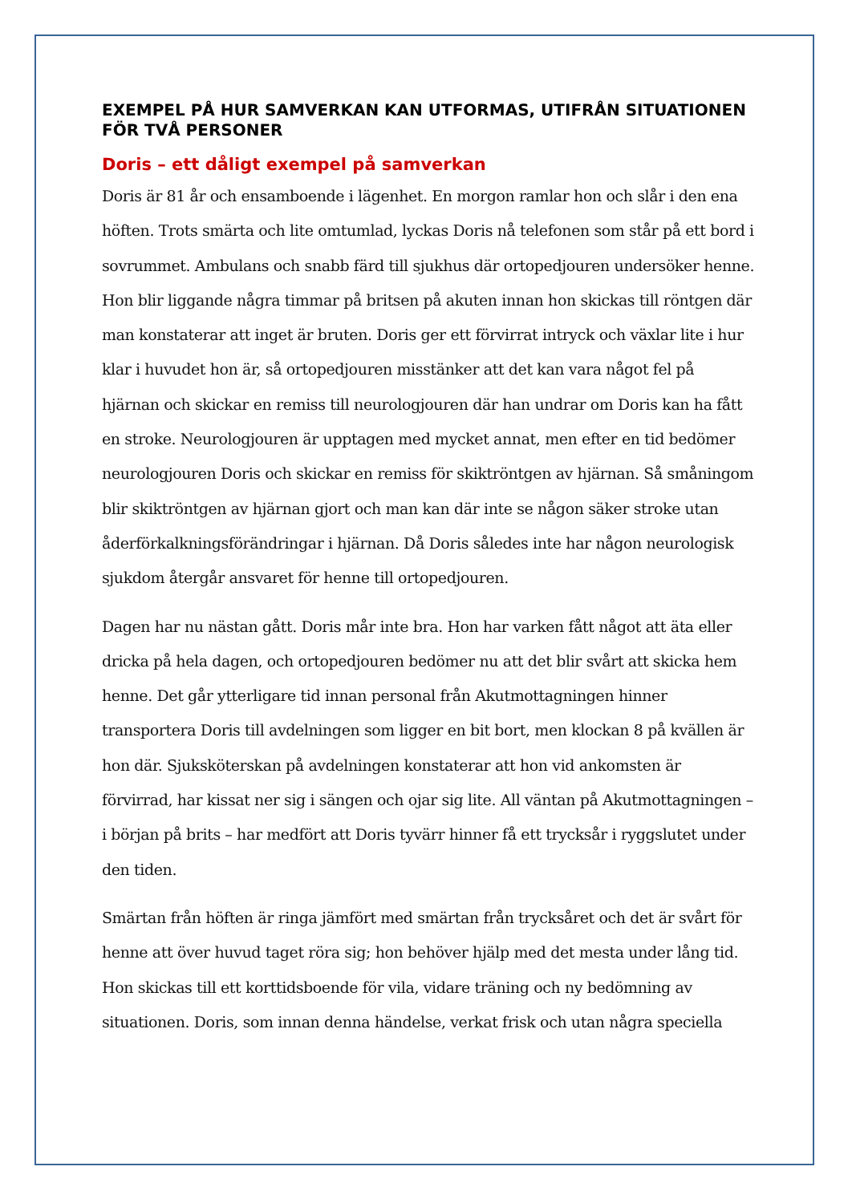EXEMPEL PÅ HUR SAMVERKAN KAN UTFORMAS, UTIFRÅN SITUATIONEN FÖR TVÅ PERSONER
Doris – ett dåligt exempel på samverkan
Doris är 81 år och ensamboende i lägenhet. En morgon ramlar hon och slår i den ena höften. Trots smärta och lite omtumlad, lyckas Doris nå telefonen som står på ett bord i sovrummet. Ambulans och snabb färd till sjukhus där ortopedjouren undersöker henne. Hon blir liggande några timmar på britsen på akuten innan hon skickas till röntgen där man konstaterar att inget är bruten. Doris ger ett förvirrat intryck och växlar lite i hur klar i huvudet hon är, så ortopedjouren misstänker att det kan vara något fel på hjärnan och skickar en remiss till neurologjouren där han undrar om Doris kan ha fått en stroke. Neurologjouren är upptagen med mycket annat, men efter en tid bedömer neurologjouren Doris och skickar en remiss för skikt­röntgen av hjärnan. Så småningom blir skiktröntgen av hjärnan gjort och man kan där inte se någon säker stroke utan åderförkalkningsförändringar i hjärnan. Då Doris således inte har någon neurologisk sjukdom återgår ansvaret för henne till ortopedjouren.
Dagen har nu nästan gått. Doris mår inte bra. Hon har varken fått något att äta eller dricka på hela dagen, och ortopedjouren bedömer nu att det blir svårt att skicka hem henne. Det går ytterligare tid innan personal från Akutmottagningen hinner transportera Doris till avdelningen som ligger en bit bort, men klockan 8 på kvällen är hon där. Sjuksköterskan på avdelningen konstaterar att hon vid ankomsten är förvirrad, har kissat ner sig i sängen och ojar sig lite. All väntan på Akutmottagningen – i början på brits – har medfört att Doris tyvärr hinner få ett trycksår i ryggslutet under den tiden.
Smärtan från höften är ringa jämfört med smärtan från trycksåret och det är svårt för henne att över huvud taget röra sig; hon behöver hjälp med det mesta under lång tid. Hon skickas till ett korttidsboende för vila, vidare träning och ny bedömning av situationen. Doris, som innan denna händelse, verkat frisk och utan några speciella